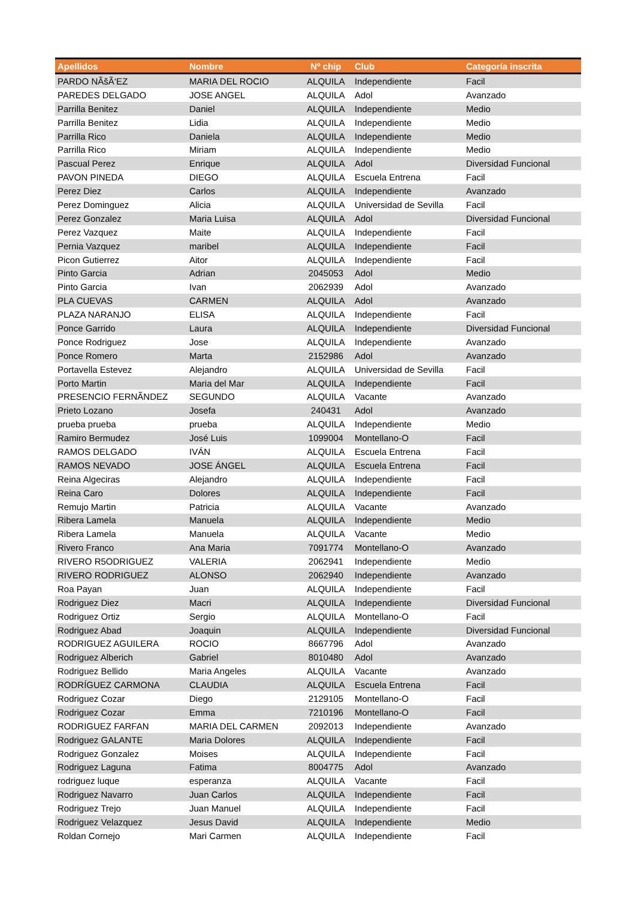| Apellidos | Nombre | Nº chip | Club | Categoría inscrita |
| --- | --- | --- | --- | --- |
| PARDO NÃšÃ‘EZ | MARIA DEL ROCIO | ALQUILA | Independiente | Facil |
| PAREDES DELGADO | JOSE ANGEL | ALQUILA | Adol | Avanzado |
| Parrilla Benitez | Daniel | ALQUILA | Independiente | Medio |
| Parrilla Benitez | Lidia | ALQUILA | Independiente | Medio |
| Parrilla Rico | Daniela | ALQUILA | Independiente | Medio |
| Parrilla Rico | Miriam | ALQUILA | Independiente | Medio |
| Pascual Perez | Enrique | ALQUILA | Adol | Diversidad Funcional |
| PAVON PINEDA | DIEGO | ALQUILA | Escuela Entrena | Facil |
| Perez Diez | Carlos | ALQUILA | Independiente | Avanzado |
| Perez Dominguez | Alicia | ALQUILA | Universidad de Sevilla | Facil |
| Perez Gonzalez | Maria Luisa | ALQUILA | Adol | Diversidad Funcional |
| Perez Vazquez | Maite | ALQUILA | Independiente | Facil |
| Pernia Vazquez | maribel | ALQUILA | Independiente | Facil |
| Picon Gutierrez | Aitor | ALQUILA | Independiente | Facil |
| Pinto Garcia | Adrian | 2045053 | Adol | Medio |
| Pinto Garcia | Ivan | 2062939 | Adol | Avanzado |
| PLA CUEVAS | CARMEN | ALQUILA | Adol | Avanzado |
| PLAZA NARANJO | ELISA | ALQUILA | Independiente | Facil |
| Ponce Garrido | Laura | ALQUILA | Independiente | Diversidad Funcional |
| Ponce Rodriguez | Jose | ALQUILA | Independiente | Avanzado |
| Ponce Romero | Marta | 2152986 | Adol | Avanzado |
| Portavella Estevez | Alejandro | ALQUILA | Universidad de Sevilla | Facil |
| Porto Martin | Maria del Mar | ALQUILA | Independiente | Facil |
| PRESENCIO FERNÃNDEZ | SEGUNDO | ALQUILA | Vacante | Avanzado |
| Prieto Lozano | Josefa | 240431 | Adol | Avanzado |
| prueba prueba | prueba | ALQUILA | Independiente | Medio |
| Ramiro Bermudez | José Luis | 1099004 | Montellano-O | Facil |
| RAMOS DELGADO | IVÁN | ALQUILA | Escuela Entrena | Facil |
| RAMOS NEVADO | JOSE ÁNGEL | ALQUILA | Escuela Entrena | Facil |
| Reina Algeciras | Alejandro | ALQUILA | Independiente | Facil |
| Reina Caro | Dolores | ALQUILA | Independiente | Facil |
| Remujo Martin | Patricia | ALQUILA | Vacante | Avanzado |
| Ribera Lamela | Manuela | ALQUILA | Independiente | Medio |
| Ribera Lamela | Manuela | ALQUILA | Vacante | Medio |
| Rivero Franco | Ana Maria | 7091774 | Montellano-O | Avanzado |
| RIVERO R5ODRIGUEZ | VALERIA | 2062941 | Independiente | Medio |
| RIVERO RODRIGUEZ | ALONSO | 2062940 | Independiente | Avanzado |
| Roa Payan | Juan | ALQUILA | Independiente | Facil |
| Rodriguez Diez | Macri | ALQUILA | Independiente | Diversidad Funcional |
| Rodriguez Ortiz | Sergio | ALQUILA | Montellano-O | Facil |
| Rodriguez Abad | Joaquin | ALQUILA | Independiente | Diversidad Funcional |
| RODRIGUEZ AGUILERA | ROCIO | 8667796 | Adol | Avanzado |
| Rodriguez Alberich | Gabriel | 8010480 | Adol | Avanzado |
| Rodriguez Bellido | Maria Angeles | ALQUILA | Vacante | Avanzado |
| RODRÍGUEZ CARMONA | CLAUDIA | ALQUILA | Escuela Entrena | Facil |
| Rodriguez Cozar | Diego | 2129105 | Montellano-O | Facil |
| Rodriguez Cozar | Emma | 7210196 | Montellano-O | Facil |
| RODRIGUEZ FARFAN | MARIA DEL CARMEN | 2092013 | Independiente | Avanzado |
| Rodriguez GALANTE | Maria Dolores | ALQUILA | Independiente | Facil |
| Rodriguez Gonzalez | Moises | ALQUILA | Independiente | Facil |
| Rodriguez Laguna | Fatima | 8004775 | Adol | Avanzado |
| rodriguez luque | esperanza | ALQUILA | Vacante | Facil |
| Rodriguez Navarro | Juan Carlos | ALQUILA | Independiente | Facil |
| Rodriguez Trejo | Juan Manuel | ALQUILA | Independiente | Facil |
| Rodriguez Velazquez | Jesus David | ALQUILA | Independiente | Medio |
| Roldan Cornejo | Mari Carmen | ALQUILA | Independiente | Facil |